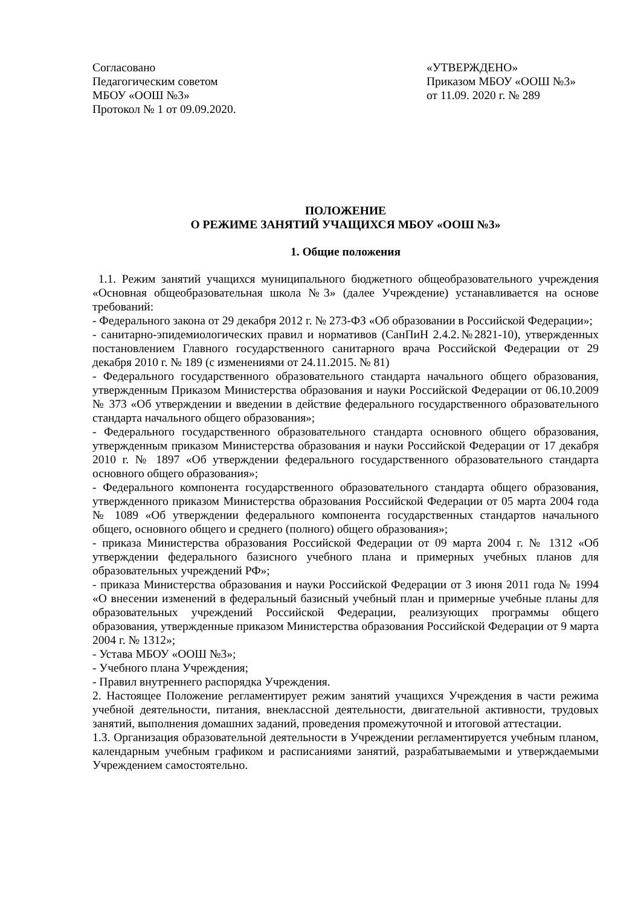Согласовано
Педагогическим советом
МБОУ «ООШ №3»
Протокол № 1 от 09.09.2020.
«УТВЕРЖДЕНО»
Приказом МБОУ «ООШ №3»
от 11.09. 2020 г. № 289
ПОЛОЖЕНИЕ
О РЕЖИМЕ ЗАНЯТИЙ УЧАЩИХСЯ МБОУ «ООШ №3»
1. Общие положения
1.1. Режим занятий учащихся муниципального бюджетного общеобразовательного учреждения «Основная общеобразовательная школа №3» (далее Учреждение) устанавливается на основе требований:
- Федерального закона от 29 декабря 2012 г. № 273-ФЗ «Об образовании в Российской Федерации»;
- санитарно-эпидемиологических правил и нормативов (СанПиН 2.4.2.№2821-10), утвержденных постановлением Главного государственного санитарного врача Российской Федерации от 29 декабря 2010 г. № 189 (с изменениями от 24.11.2015. № 81)
- Федерального государственного образовательного стандарта начального общего образования, утвержденным Приказом Министерства образования и науки Российской Федерации от 06.10.2009 № 373 «Об утверждении и введении в действие федерального государственного образовательного стандарта начального общего образования»;
- Федерального государственного образовательного стандарта основного общего образования, утвержденным приказом Министерства образования и науки Российской Федерации от 17 декабря 2010 г. № 1897 «Об утверждении федерального государственного образовательного стандарта основного общего образования»;
- Федерального компонента государственного образовательного стандарта общего образования, утвержденного приказом Министерства образования Российской Федерации от 05 марта 2004 года № 1089 «Об утверждении федерального компонента государственных стандартов начального общего, основного общего и среднего (полного) общего образования»;
- приказа Министерства образования Российской Федерации от 09 марта 2004 г. № 1312 «Об утверждении федерального базисного учебного плана и примерных учебных планов для образовательных учреждений РФ»;
- приказа Министерства образования и науки Российской Федерации от 3 июня 2011 года № 1994 «О внесении изменений в федеральный базисный учебный план и примерные учебные планы для образовательных учреждений Российской Федерации, реализующих программы общего образования, утвержденные приказом Министерства образования Российской Федерации от 9 марта 2004 г. № 1312»;
- Устава МБОУ «ООШ №3»;
- Учебного плана Учреждения;
- Правил внутреннего распорядка Учреждения.
2. Настоящее Положение регламентирует режим занятий учащихся Учреждения в части режима учебной деятельности, питания, внеклассной деятельности, двигательной активности, трудовых занятий, выполнения домашних заданий, проведения промежуточной и итоговой аттестации.
1.3. Организация образовательной деятельности в Учреждении регламентируется учебным планом, календарным учебным графиком и расписаниями занятий, разрабатываемыми и утверждаемыми Учреждением самостоятельно.